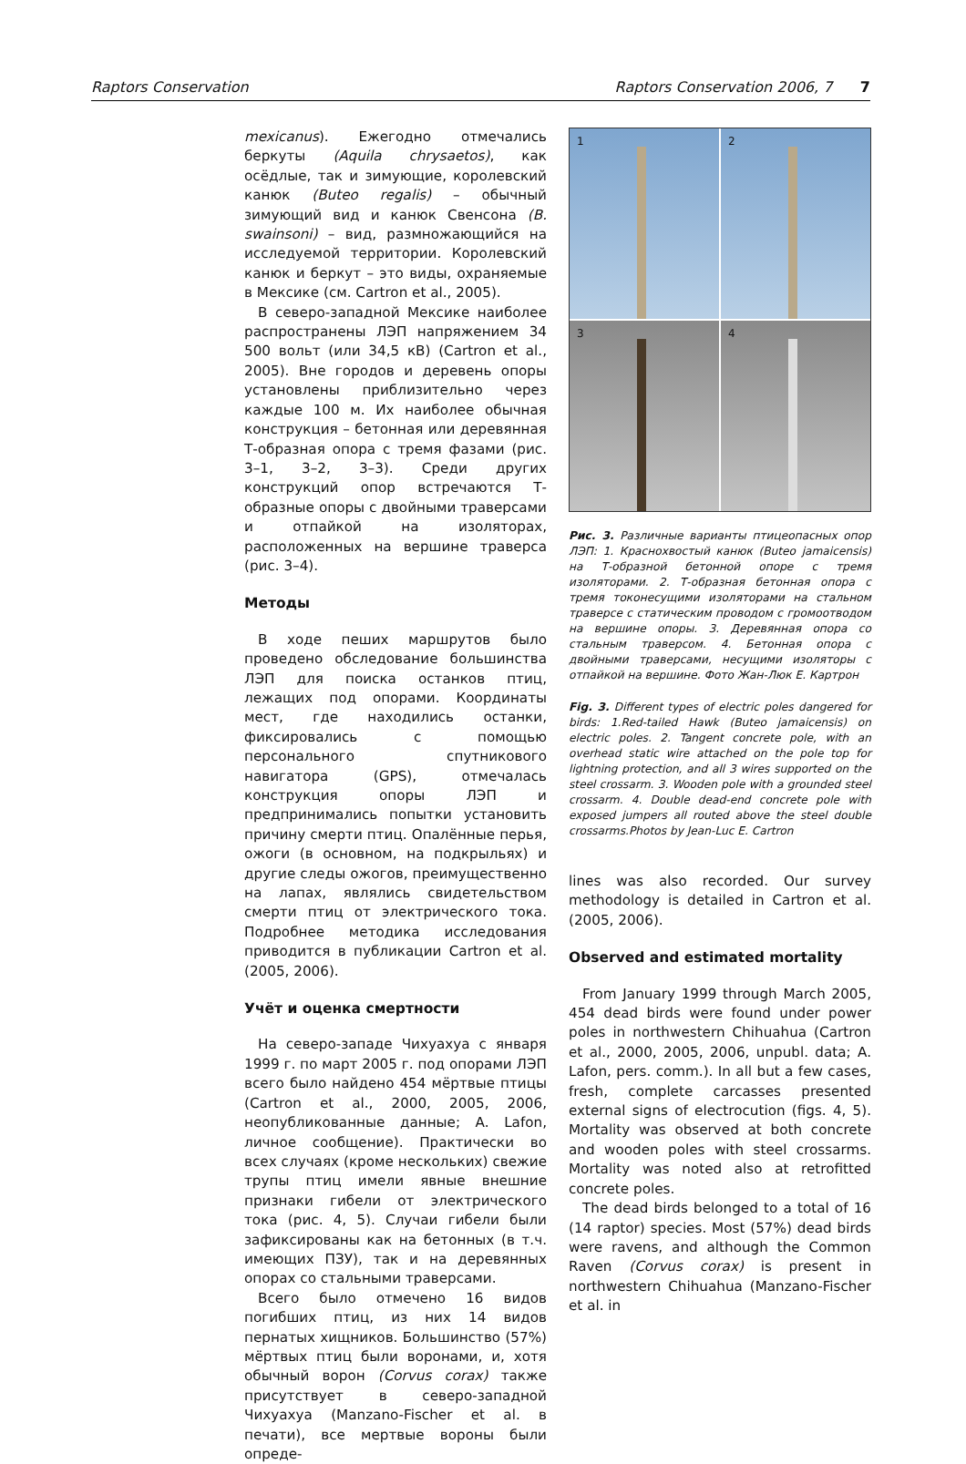Raptors Conservation Raptors Conservation 2006, 7 7
mexicanus). Ежегодно отмечались беркуты (Aquila chrysaetos), как осёдлые, так и зимующие, королевский канюк (Buteo regalis) – обычный зимующий вид и канюк Свенсона (B. swainsoni) – вид, размножающийся на исследуемой территории. Королевский канюк и беркут – это виды, охраняемые в Мексике (см. Cartron et al., 2005).
В северо-западной Мексике наиболее распространены ЛЭП напряжением 34 500 вольт (или 34,5 кВ) (Cartron et al., 2005). Вне городов и деревень опоры установлены приблизительно через каждые 100 м. Их наиболее обычная конструкция – бетонная или деревянная Т-образная опора с тремя фазами (рис. 3–1, 3–2, 3–3). Среди других конструкций опор встречаются Т-образные опоры с двойными траверсами и отпайкой на изоляторах, расположенных на вершине траверса (рис. 3–4).
Методы
В ходе пеших маршрутов было проведено обследование большинства ЛЭП для поиска останков птиц, лежащих под опорами. Координаты мест, где находились останки, фиксировались с помощью персонального спутникового навигатора (GPS), отмечалась конструкция опоры ЛЭП и предпринимались попытки установить причину смерти птиц. Опалённые перья, ожоги (в основном, на подкрыльях) и другие следы ожогов, преимущественно на лапах, являлись свидетельством смерти птиц от электрического тока. Подробнее методика исследования приводится в публикации Cartron et al. (2005, 2006).
Учёт и оценка смертности
На северо-западе Чихуахуа с января 1999 г. по март 2005 г. под опорами ЛЭП всего было найдено 454 мёртвые птицы (Cartron et al., 2000, 2005, 2006, неопубликованные данные; A. Lafon, личное сообщение). Практически во всех случаях (кроме нескольких) свежие трупы птиц имели явные внешние признаки гибели от электрического тока (рис. 4, 5). Случаи гибели были зафиксированы как на бетонных (в т.ч. имеющих ПЗУ), так и на деревянных опорах со стальными траверсами.
Всего было отмечено 16 видов погибших птиц, из них 14 видов пернатых хищников. Большинство (57%) мёртвых птиц были воронами, и, хотя обычный ворон (Corvus corax) также присутствует в северо-западной Чихуахуа (Manzano-Fischer et al. в печати), все мертвые вороны были опреде-
1
2
3
4
Рис. 3. Различные варианты птицеопасных опор ЛЭП: 1. Краснохвостый канюк (Buteo jamaicensis) на Т-образной бетонной опоре с тремя изоляторами. 2. Т-образная бетонная опора с тремя токонесущими изоляторами на стальном траверсе с статическим проводом с громоотводом на вершине опоры. 3. Деревянная опора со стальным траверсом. 4. Бетонная опора с двойными траверсами, несущими изоляторы с отпайкой на вершине. Фото Жан-Люк Е. Картрон
Fig. 3. Different types of electric poles dangered for birds: 1.Red-tailed Hawk (Buteo jamaicensis) on electric poles. 2. Tangent concrete pole, with an overhead static wire attached on the pole top for lightning protection, and all 3 wires supported on the steel crossarm. 3. Wooden pole with a grounded steel crossarm. 4. Double dead-end concrete pole with exposed jumpers all routed above the steel double crossarms.Photos by Jean-Luc E. Cartron
lines was also recorded. Our survey methodology is detailed in Cartron et al. (2005, 2006).
Observed and estimated mortality
From January 1999 through March 2005, 454 dead birds were found under power poles in northwestern Chihuahua (Cartron et al., 2000, 2005, 2006, unpubl. data; A. Lafon, pers. comm.). In all but a few cases, fresh, complete carcasses presented external signs of electrocution (figs. 4, 5). Mortality was observed at both concrete and wooden poles with steel crossarms. Mortality was noted also at retrofitted concrete poles.
The dead birds belonged to a total of 16 (14 raptor) species. Most (57%) dead birds were ravens, and although the Common Raven (Corvus corax) is present in northwestern Chihuahua (Manzano-Fischer et al. in